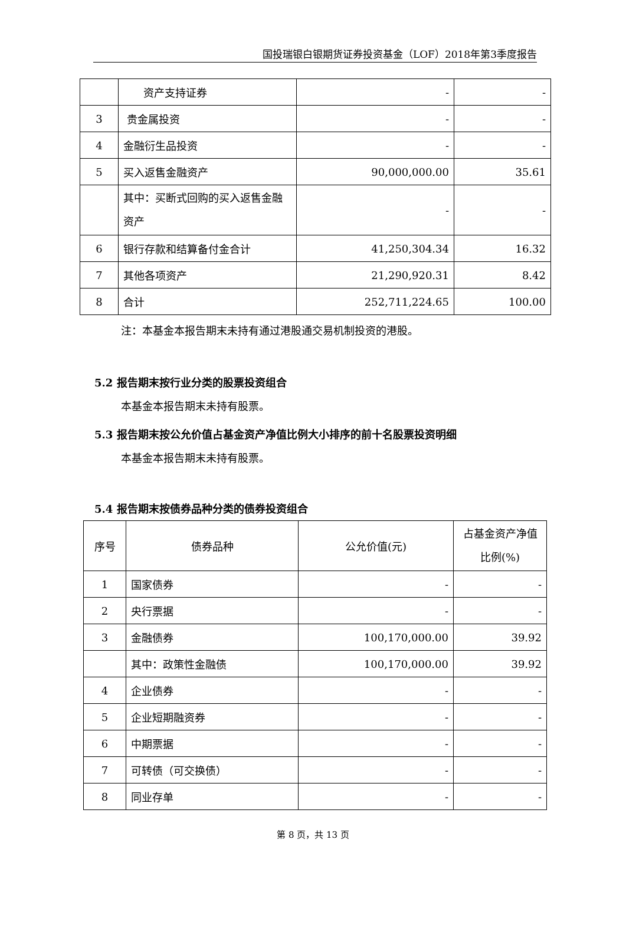国投瑞银白银期货证券投资基金（LOF）2018年第3季度报告
| | 资产支持证券 | - | - |
| 3 | 贵金属投资 | - | - |
| 4 | 金融衍生品投资 | - | - |
| 5 | 买入返售金融资产 | 90,000,000.00 | 35.61 |
| | 其中：买断式回购的买入返售金融资产 | - | - |
| 6 | 银行存款和结算备付金合计 | 41,250,304.34 | 16.32 |
| 7 | 其他各项资产 | 21,290,920.31 | 8.42 |
| 8 | 合计 | 252,711,224.65 | 100.00 |
注：本基金本报告期末未持有通过港股通交易机制投资的港股。
5.2 报告期末按行业分类的股票投资组合
本基金本报告期末未持有股票。
5.3 报告期末按公允价值占基金资产净值比例大小排序的前十名股票投资明细
本基金本报告期末未持有股票。
5.4 报告期末按债券品种分类的债券投资组合
| 序号 | 债券品种 | 公允价值(元) | 占基金资产净值比例(%) |
| --- | --- | --- | --- |
| 1 | 国家债券 | - | - |
| 2 | 央行票据 | - | - |
| 3 | 金融债券 | 100,170,000.00 | 39.92 |
| | 其中：政策性金融债 | 100,170,000.00 | 39.92 |
| 4 | 企业债券 | - | - |
| 5 | 企业短期融资券 | - | - |
| 6 | 中期票据 | - | - |
| 7 | 可转债（可交换债） | - | - |
| 8 | 同业存单 | - | - |
第 8 页，共 13 页